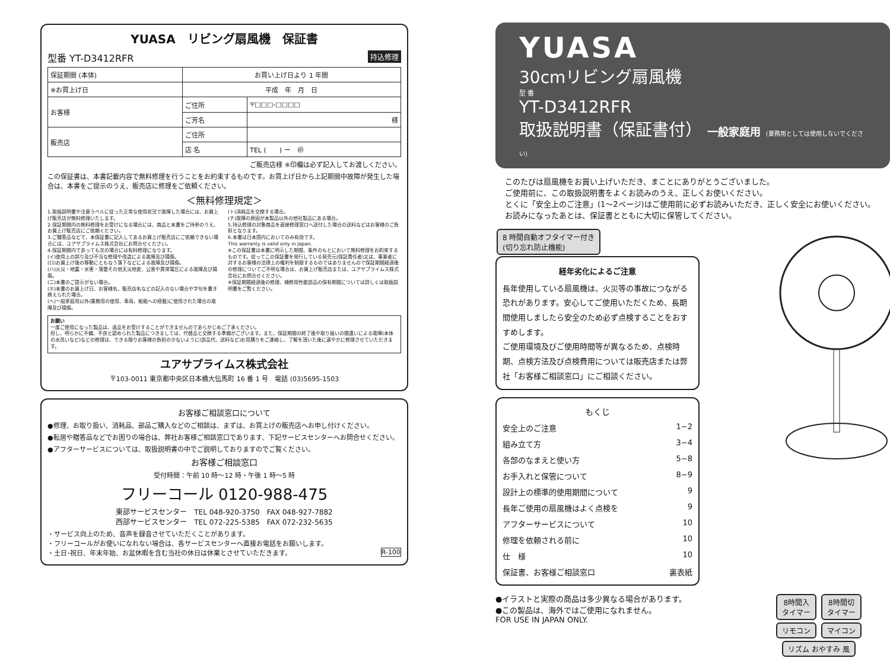YUASA　リビング扇風機　保証書
型番 YT-D3412RFR 持込修理
| 保証期間 (本体) | お買い上げ日より 1 年間 | |
| ※お買上げ日 | 平成 年 月 日 | |
| お客様 | ご住所 | 〒□□□-□□□□ |
| | ご芳名 | 様 |
| 販売店 | ご住所 | |
| | 店 名 | TEL ( ) ー ㊞ |
ご販売店様 ※印欄は必ず記入してお渡しください。
この保証書は、本書記載内容で無料修理を行うことをお約束するものです。お買上げ日から上記期間中故障が発生した場合は、本書をご提示のうえ、販売店に修理をご依頼ください。
＜無料修理規定＞
1.取扱説明書や注意ラベルに従った正常な使用状況で故障した場合には、お買上げ販売店が無料修理いたします。
2.保証期間内の無料修理をお受けになる場合には、商品と本書をご持参のうえ、お買上げ販売店にご依頼ください。
3.ご贈答品などで、本保証書に記入してあるお買上げ販売店にご依頼できない場合には、ユアサプライムス株式会社にお問合せください。
4.保証期間内であっても次の場合には有料修理になります。
(イ)使用上の誤り及び不当な修理や改造による故障及び損傷。
(ロ)お買上げ後の移動にともなう落下などによる故障及び損傷。
(ハ)火災・地震・水害・落雷その他天災地変、公害や異常電圧による故障及び損傷。
(ニ)本書のご提示がない場合。
(ホ)本書のお買上げ日、お客様名、販売店名などの記入のない場合や字句を書き換えられた場合。
(ヘ)一般家庭用以外(業務用の使用、車両、船舶への搭載)に使用された場合の故障及び損傷。
(ト)消耗品を交換する場合。
(チ)故障の原因が本製品以外の他社製品にある場合。
5.持込修理の対象商品を直接修理窓口へ送付した場合の送料などはお客様のご負担となります。
6.本書は日本国内においてのみ有効です。
This warranty is valid only in Japan.
※この保証書は本書に明示した期間、条件のもとにおいて無料修理をお約束するものです。従ってこの保証書を発行している発売元(保証責任者)又は、事業者に対するお客様の法律上の権利を制限するものではありませんので保証期間経過後の修理についてご不明な場合は、お買上げ販売店または、ユアサプライムス株式会社にお問合せください。
※保証期間経過後の修理、補修用性能部品の保有期間については詳しくは取扱説明書をご覧ください。
お願い
一度ご使用になった製品は、返品をお受けすることができませんのであらかじめご了承ください。
但し、明らかに不備、不良と認められた製品につきましては、代替品と交換する準備がございます。また、保証期間の終了後や取り扱いの間違いによる故障(本体の水洗いなど)などの修理は、できる限りお客様の負担の少ないように(部品代、送料など)お見積りをご連絡し、了解を頂いた後に速やかに修理させていただきます。
ユアサプライムス株式会社
〒103-0011 東京都中央区日本橋大伝馬町 16 番 1 号　電話 (03)5695-1503
お客様ご相談窓口について
●修理、お取り扱い、消耗品、部品ご購入などのご相談は、まずは、お買上げの販売店へお申し付けください。
●転居や贈答品などでお困りの場合は、弊社お客様ご相談窓口であります、下記サービスセンターへお問合せください。
●アフターサービスについては、取扱説明書の中でご説明しておりますのでご覧ください。
お客様ご相談窓口
受付時間：午前 10 時〜12 時・午後 1 時〜5 時
フリーコール 0120-988-475
東部サービスセンター　TEL 048-920-3750　FAX 048-927-7882
西部サービスセンター　TEL 072-225-5385　FAX 072-232-5635
・サービス向上のため、音声を録音させていただくことがあります。
・フリーコールがお使いになれない場合は、各サービスセンターへ直接お電話をお願いします。
・土日･祝日、年末年始、お盆休暇を含む当社の休日は休業とさせていただきます。 R-100
YUASA
30cmリビング扇風機
型 番
YT-D3412RFR
取扱説明書（保証書付） 一般家庭用 (業務用としては使用しないでください)
このたびは扇風機をお買い上げいただき、まことにありがとうございました。
ご使用前に、この取扱説明書をよくお読みのうえ、正しくお使いください。
とくに「安全上のご注意」(1〜2ページ)はご使用前に必ずお読みいただき、正しく安全にお使いください。お読みになったあとは、保証書とともに大切に保管してください。
8 時間自動オフタイマー付き
(切り忘れ防止機能)
経年劣化によるご注意
長年使用している扇風機は、火災等の事故につながる恐れがあります。安心してご使用いただくため、長期間使用しましたら安全のため必ず点検することをおすすめします。
ご使用環境及びご使用時間等が異なるため、点検時期、点検方法及び点検費用については販売店または弊社「お客様ご相談窓口」にご相談ください。
もくじ
安全上のご注意 1−2
組み立て方 3−4
各部のなまえと使い方 5−8
お手入れと保管について 8−9
設計上の標準的使用期間について 9
長年ご使用の扇風機はよく点検を 9
アフターサービスについて 10
修理を依頼される前に 10
仕　様 10
保証書、お客様ご相談窓口 裏表紙
8時間入
タイマー 8時間切
タイマー
リモコン マイコン リズム おやすみ 風
●イラストと実際の商品は多少異なる場合があります。
●この製品は、海外ではご使用になれません。
FOR USE IN JAPAN ONLY.